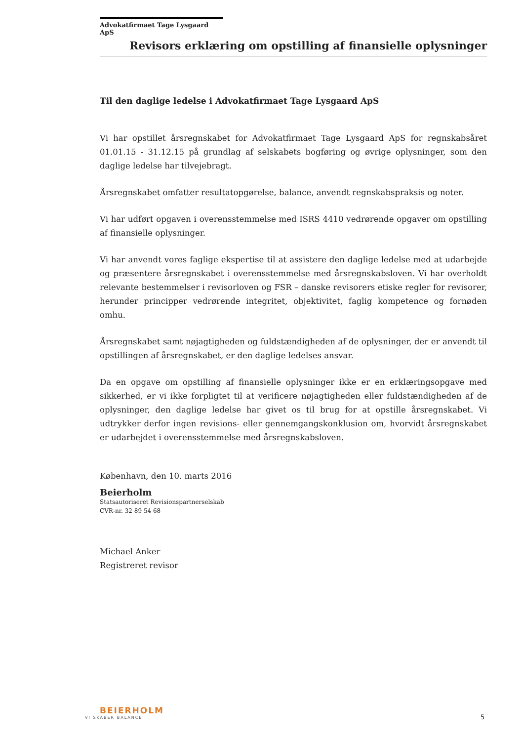Advokatfirmaet Tage Lysgaard ApS
Revisors erklæring om opstilling af finansielle oplysninger
Til den daglige ledelse i Advokatfirmaet Tage Lysgaard ApS
Vi har opstillet årsregnskabet for Advokatfirmaet Tage Lysgaard ApS for regnskabsåret 01.01.15 - 31.12.15 på grundlag af selskabets bogføring og øvrige oplysninger, som den daglige ledelse har tilvejebragt.
Årsregnskabet omfatter resultatopgørelse, balance, anvendt regnskabspraksis og noter.
Vi har udført opgaven i overensstemmelse med ISRS 4410 vedrørende opgaver om opstilling af finansielle oplysninger.
Vi har anvendt vores faglige ekspertise til at assistere den daglige ledelse med at udarbejde og præsentere årsregnskabet i overensstemmelse med årsregnskabsloven. Vi har overholdt relevante bestemmelser i revisorloven og FSR – danske revisorers etiske regler for revisorer, herunder principper vedrørende integritet, objektivitet, faglig kompetence og fornøden omhu.
Årsregnskabet samt nøjagtigheden og fuldstændigheden af de oplysninger, der er anvendt til opstillingen af årsregnskabet, er den daglige ledelses ansvar.
Da en opgave om opstilling af finansielle oplysninger ikke er en erklæringsopgave med sikkerhed, er vi ikke forpligtet til at verificere nøjagtigheden eller fuldstændigheden af de oplysninger, den daglige ledelse har givet os til brug for at opstille årsregnskabet. Vi udtrykker derfor ingen revisions- eller gennemgangskonklusion om, hvorvidt årsregnskabet er udarbejdet i overensstemmelse med årsregnskabsloven.
København, den 10. marts 2016
Beierholm
Statsautoriseret Revisionspartnerselskab
CVR-nr. 32 89 54 68
Michael Anker
Registreret revisor
BEIERHOLM
VI SKABER BALANCE
5